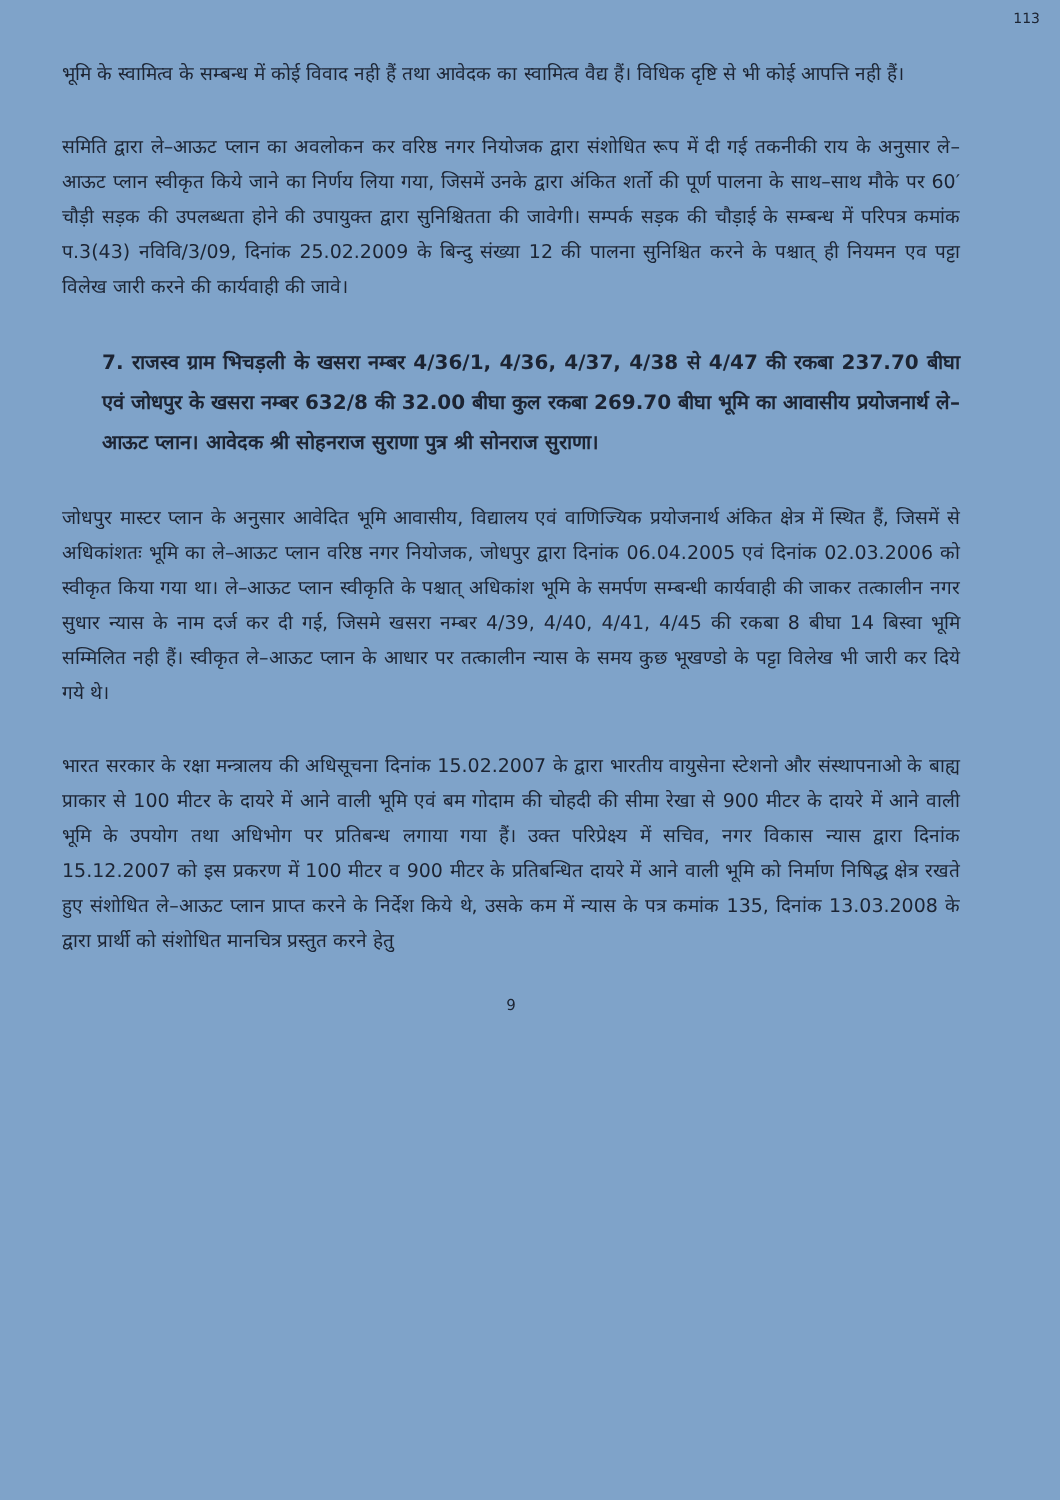113
भूमि के स्वामित्व के सम्बन्ध में कोई विवाद नही हैं तथा आवेदक का स्वामित्व वैद्य हैं। विधिक दृष्टि से भी कोई आपत्ति नही हैं।
समिति द्वारा ले–आऊट प्लान का अवलोकन कर वरिष्ठ नगर नियोजक द्वारा संशोधित रूप में दी गई तकनीकी राय के अनुसार ले–आऊट प्लान स्वीकृत किये जाने का निर्णय लिया गया, जिसमें उनके द्वारा अंकित शर्तो की पूर्ण पालना के साथ–साथ मौके पर 60′ चौड़ी सड़क की उपलब्धता होने की उपायुक्त द्वारा सुनिश्चितता की जावेगी। सम्पर्क सड़क की चौड़ाई के सम्बन्ध में परिपत्र कमांक प.3(43) नविवि/3/09, दिनांक 25.02.2009 के बिन्दु संख्या 12 की पालना सुनिश्चित करने के पश्चात् ही नियमन एव पट्टा विलेख जारी करने की कार्यवाही की जावे।
7. राजस्व ग्राम भिचड़ली के खसरा नम्बर 4/36/1, 4/36, 4/37, 4/38 से 4/47 की रकबा 237.70 बीघा एवं जोधपुर के खसरा नम्बर 632/8 की 32.00 बीघा कुल रकबा 269.70 बीघा भूमि का आवासीय प्रयोजनार्थ ले–आऊट प्लान। आवेदक श्री सोहनराज सुराणा पुत्र श्री सोनराज सुराणा।
जोधपुर मास्टर प्लान के अनुसार आवेदित भूमि आवासीय, विद्यालय एवं वाणिज्यिक प्रयोजनार्थ अंकित क्षेत्र में स्थित हैं, जिसमें से अधिकांशतः भूमि का ले–आऊट प्लान वरिष्ठ नगर नियोजक, जोधपुर द्वारा दिनांक 06.04.2005 एवं दिनांक 02.03.2006 को स्वीकृत किया गया था। ले–आऊट प्लान स्वीकृति के पश्चात् अधिकांश भूमि के समर्पण सम्बन्धी कार्यवाही की जाकर तत्कालीन नगर सुधार न्यास के नाम दर्ज कर दी गई, जिसमे खसरा नम्बर 4/39, 4/40, 4/41, 4/45 की रकबा 8 बीघा 14 बिस्वा भूमि सम्मिलित नही हैं। स्वीकृत ले–आऊट प्लान के आधार पर तत्कालीन न्यास के समय कुछ भूखण्डो के पट्टा विलेख भी जारी कर दिये गये थे।
भारत सरकार के रक्षा मन्त्रालय की अधिसूचना दिनांक 15.02.2007 के द्वारा भारतीय वायुसेना स्टेशनो और संस्थापनाओ के बाह्य प्राकार से 100 मीटर के दायरे में आने वाली भूमि एवं बम गोदाम की चोहदी की सीमा रेखा से 900 मीटर के दायरे में आने वाली भूमि के उपयोग तथा अधिभोग पर प्रतिबन्ध लगाया गया हैं। उक्त परिप्रेक्ष्य में सचिव, नगर विकास न्यास द्वारा दिनांक 15.12.2007 को इस प्रकरण में 100 मीटर व 900 मीटर के प्रतिबन्धित दायरे में आने वाली भूमि को निर्माण निषिद्ध क्षेत्र रखते हुए संशोधित ले–आऊट प्लान प्राप्त करने के निर्देश किये थे, उसके कम में न्यास के पत्र कमांक 135, दिनांक 13.03.2008 के द्वारा प्रार्थी को संशोधित मानचित्र प्रस्तुत करने हेतु
9